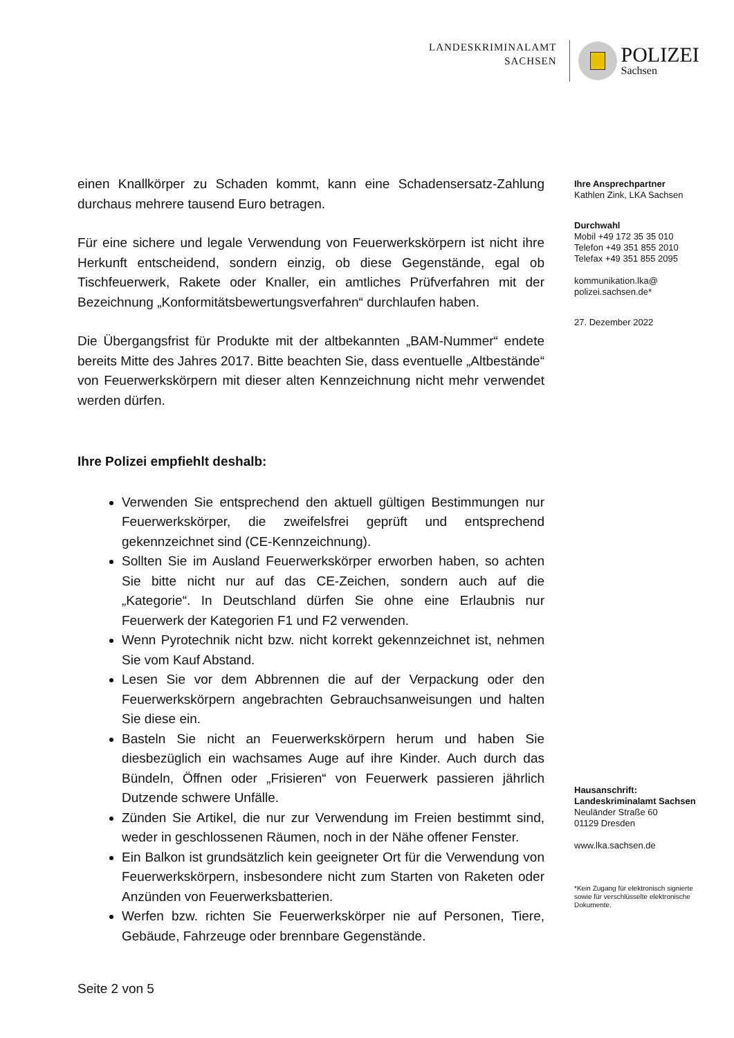LANDESKRIMINALAMT
SACHSEN
POLIZEI
Sachsen
einen Knallkörper zu Schaden kommt, kann eine Schadensersatz-Zahlung durchaus mehrere tausend Euro betragen.
Für eine sichere und legale Verwendung von Feuerwerkskörpern ist nicht ihre Herkunft entscheidend, sondern einzig, ob diese Gegenstände, egal ob Tischfeuerwerk, Rakete oder Knaller, ein amtliches Prüfverfahren mit der Bezeichnung „Konformitätsbewertungsverfahren“ durchlaufen haben.
Die Übergangsfrist für Produkte mit der altbekannten „BAM-Nummer“ endete bereits Mitte des Jahres 2017. Bitte beachten Sie, dass eventuelle „Altbestände“ von Feuerwerkskörpern mit dieser alten Kennzeichnung nicht mehr verwendet werden dürfen.
Ihre Polizei empfiehlt deshalb:
Verwenden Sie entsprechend den aktuell gültigen Bestimmungen nur Feuerwerkskörper, die zweifelsfrei geprüft und entsprechend gekennzeichnet sind (CE-Kennzeichnung).
Sollten Sie im Ausland Feuerwerkskörper erworben haben, so achten Sie bitte nicht nur auf das CE-Zeichen, sondern auch auf die „Kategorie“. In Deutschland dürfen Sie ohne eine Erlaubnis nur Feuerwerk der Kategorien F1 und F2 verwenden.
Wenn Pyrotechnik nicht bzw. nicht korrekt gekennzeichnet ist, nehmen Sie vom Kauf Abstand.
Lesen Sie vor dem Abbrennen die auf der Verpackung oder den Feuerwerkskörpern angebrachten Gebrauchsanweisungen und halten Sie diese ein.
Basteln Sie nicht an Feuerwerkskörpern herum und haben Sie diesbezüglich ein wachsames Auge auf ihre Kinder. Auch durch das Bündeln, Öffnen oder „Frisieren“ von Feuerwerk passieren jährlich Dutzende schwere Unfälle.
Zünden Sie Artikel, die nur zur Verwendung im Freien bestimmt sind, weder in geschlossenen Räumen, noch in der Nähe offener Fenster.
Ein Balkon ist grundsätzlich kein geeigneter Ort für die Verwendung von Feuerwerkskörpern, insbesondere nicht zum Starten von Raketen oder Anzünden von Feuerwerksbatterien.
Werfen bzw. richten Sie Feuerwerkskörper nie auf Personen, Tiere, Gebäude, Fahrzeuge oder brennbare Gegenstände.
Ihre Ansprechpartner
Kathlen Zink, LKA Sachsen
Durchwahl
Mobil +49 172 35 35 010
Telefon +49 351 855 2010
Telefax +49 351 855 2095
kommunikation.lka@
polizei.sachsen.de*
27. Dezember 2022
Hausanschrift:
Landeskriminalamt Sachsen
Neuländer Straße 60
01129 Dresden
www.lka.sachsen.de
*Kein Zugang für elektronisch signierte sowie für verschlüsselte elektronische Dokumente.
Seite 2 von 5